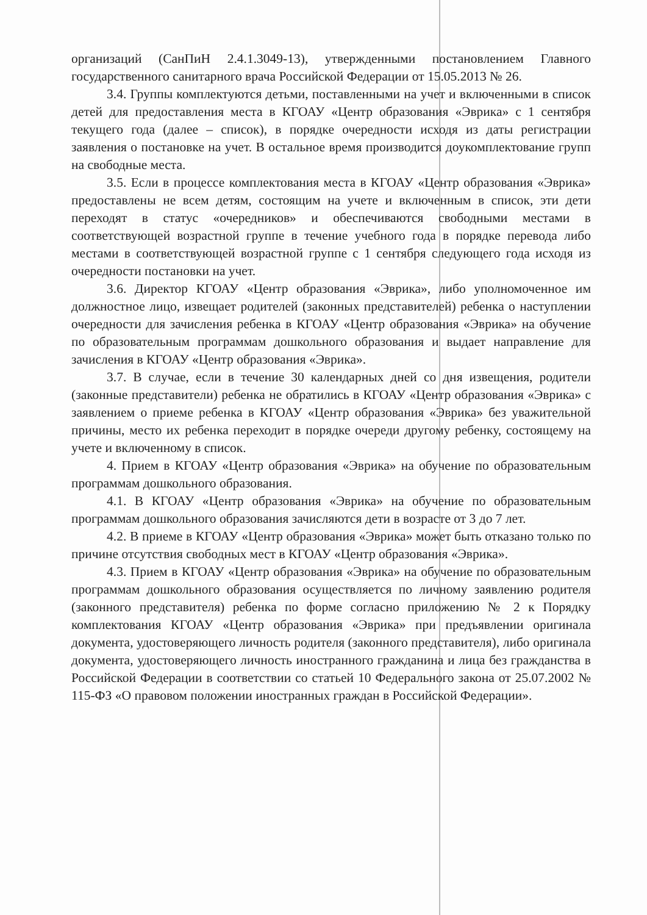организаций (СанПиН 2.4.1.3049-13), утвержденными постановлением Главного государственного санитарного врача Российской Федерации от 15.05.2013 № 26.
3.4. Группы комплектуются детьми, поставленными на учет и включенными в список детей для предоставления места в КГОАУ «Центр образования «Эврика» с 1 сентября текущего года (далее – список), в порядке очередности исходя из даты регистрации заявления о постановке на учет. В остальное время производится доукомплектование групп на свободные места.
3.5. Если в процессе комплектования места в КГОАУ «Центр образования «Эврика» предоставлены не всем детям, состоящим на учете и включенным в список, эти дети переходят в статус «очередников» и обеспечиваются свободными местами в соответствующей возрастной группе в течение учебного года в порядке перевода либо местами в соответствующей возрастной группе с 1 сентября следующего года исходя из очередности постановки на учет.
3.6. Директор КГОАУ «Центр образования «Эврика», либо уполномоченное им должностное лицо, извещает родителей (законных представителей) ребенка о наступлении очередности для зачисления ребенка в КГОАУ «Центр образования «Эврика» на обучение по образовательным программам дошкольного образования и выдает направление для зачисления в КГОАУ «Центр образования «Эврика».
3.7. В случае, если в течение 30 календарных дней со дня извещения, родители (законные представители) ребенка не обратились в КГОАУ «Центр образования «Эврика» с заявлением о приеме ребенка в КГОАУ «Центр образования «Эврика» без уважительной причины, место их ребенка переходит в порядке очереди другому ребенку, состоящему на учете и включенному в список.
4. Прием в КГОАУ «Центр образования «Эврика» на обучение по образовательным программам дошкольного образования.
4.1. В КГОАУ «Центр образования «Эврика» на обучение по образовательным программам дошкольного образования зачисляются дети в возрасте от 3 до 7 лет.
4.2. В приеме в КГОАУ «Центр образования «Эврика» может быть отказано только по причине отсутствия свободных мест в КГОАУ «Центр образования «Эврика».
4.3. Прием в КГОАУ «Центр образования «Эврика» на обучение по образовательным программам дошкольного образования осуществляется по личному заявлению родителя (законного представителя) ребенка по форме согласно приложению № 2 к Порядку комплектования КГОАУ «Центр образования «Эврика» при предъявлении оригинала документа, удостоверяющего личность родителя (законного представителя), либо оригинала документа, удостоверяющего личность иностранного гражданина и лица без гражданства в Российской Федерации в соответствии со статьей 10 Федерального закона от 25.07.2002 № 115-ФЗ «О правовом положении иностранных граждан в Российской Федерации».